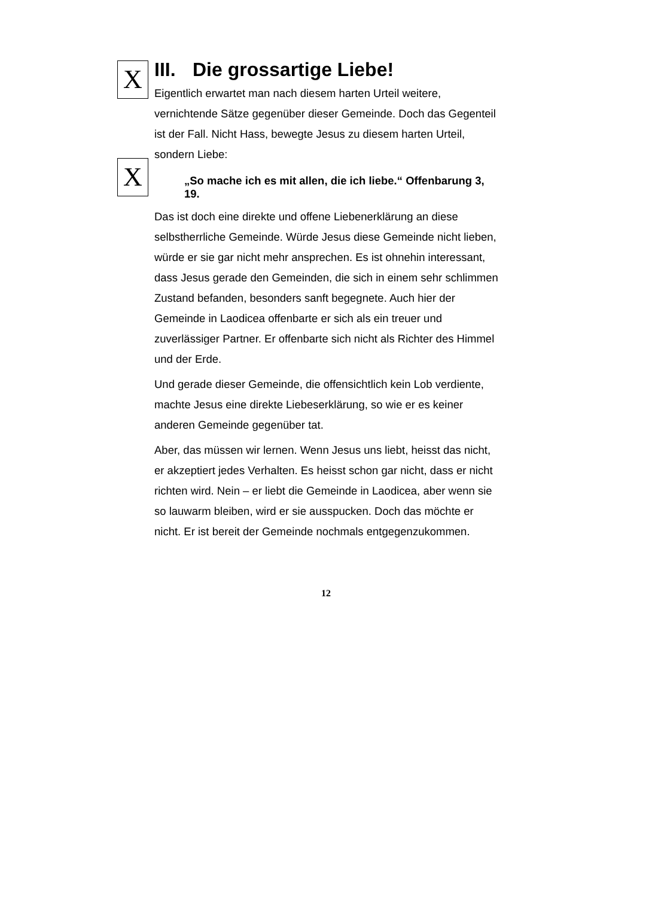X
X
III. Die grossartige Liebe!
Eigentlich erwartet man nach diesem harten Urteil weitere, vernichtende Sätze gegenüber dieser Gemeinde. Doch das Gegenteil ist der Fall. Nicht Hass, bewegte Jesus zu diesem harten Urteil, sondern Liebe:
„So mache ich es mit allen, die ich liebe.“ Offenbarung 3, 19.
Das ist doch eine direkte und offene Liebenerklärung an diese selbstherrliche Gemeinde. Würde Jesus diese Gemeinde nicht lieben, würde er sie gar nicht mehr ansprechen. Es ist ohnehin interessant, dass Jesus gerade den Gemeinden, die sich in einem sehr schlimmen Zustand befanden, besonders sanft begegnete. Auch hier der Gemeinde in Laodicea offenbarte er sich als ein treuer und zuverlässiger Partner. Er offenbarte sich nicht als Richter des Himmel und der Erde.
Und gerade dieser Gemeinde, die offensichtlich kein Lob verdiente, machte Jesus eine direkte Liebeserklärung, so wie er es keiner anderen Gemeinde gegenüber tat.
Aber, das müssen wir lernen. Wenn Jesus uns liebt, heisst das nicht, er akzeptiert jedes Verhalten. Es heisst schon gar nicht, dass er nicht richten wird. Nein – er liebt die Gemeinde in Laodicea, aber wenn sie so lauwarm bleiben, wird er sie ausspucken. Doch das möchte er nicht. Er ist bereit der Gemeinde nochmals entgegenzukommen.
12